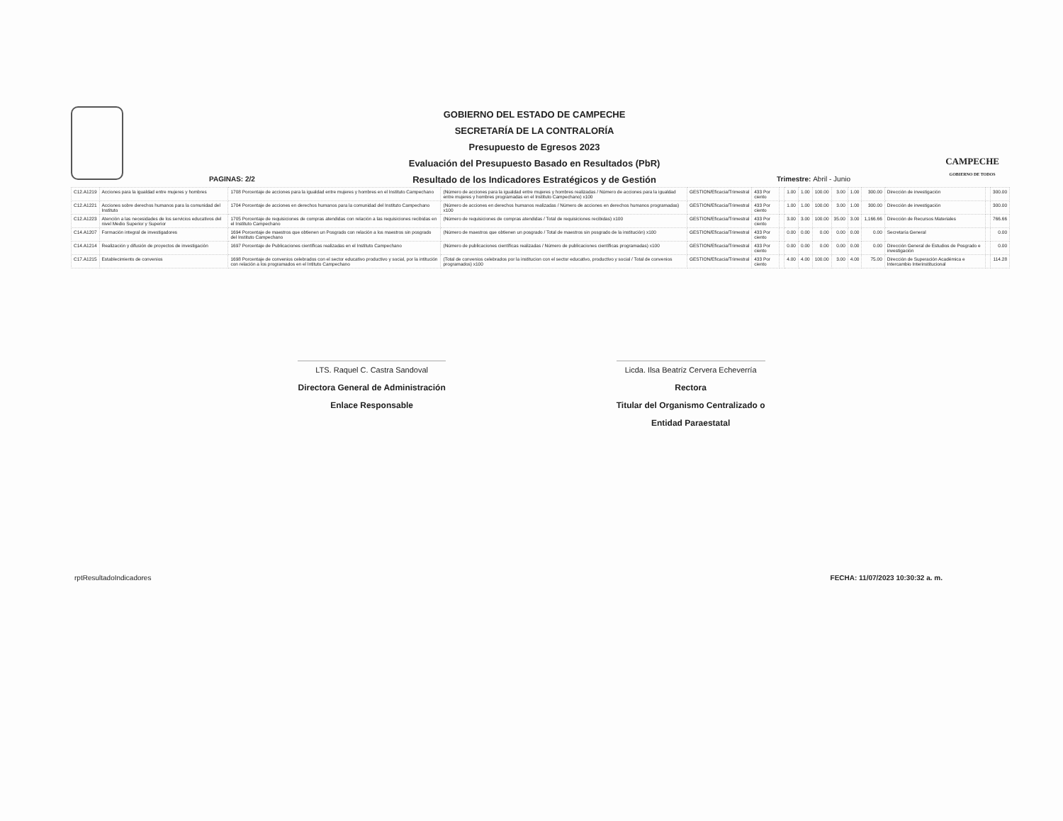GOBIERNO DEL ESTADO DE CAMPECHE
SECRETARÍA DE LA CONTRALORÍA
Presupuesto de Egresos 2023
Evaluación del Presupuesto Basado en Resultados (PbR)
Resultado de los Indicadores Estratégicos y de Gestión
CAMPECHE
GOBIERNO DE TODOS
PAGINAS: 2/2 Trimestre: Abril - Junio
| C12.A1219 | Acciones para la igualdad entre mujeres y hombres | 1708 Porcentaje de acciones para la igualdad entre mujeres y hombres en el Instituto Campechano | (Número de acciones para la igualdad entre mujeres y hombres realizadas / Número de acciones para la igualdad entre mujeres y hombres programadas en el Instituto Campechano) x100 | GESTION/Eficacia/Trimestral | 433 Por ciento | | 1.00 | 1.00 | 100.00 | 3.00 | 1.00 | 300.00 | Dirección de investigación | | 300.00 |
| C12.A1221 | Acciones sobre derechos humanos para la comunidad del Instituto | 1704 Porcentaje de acciones en derechos humanos para la comunidad del Instituto Campechano | (Número de acciones en derechos humanos realizadas / Número de acciones en derechos humanos programadas) x100 | GESTION/Eficacia/Trimestral | 433 Por ciento | | 1.00 | 1.00 | 100.00 | 3.00 | 1.00 | 300.00 | Dirección de investigación | | 300.00 |
| C12.A1223 | Atención a las necesidades de los servicios educativos del nivel Medio Superior y Superior | 1705 Porcentaje de requisiciones de compras atendidas con relación a las requisiciones recibidas en el Instituto Campechano | (Número de requisiciones de compras atendidas / Total de requisiciones recibidas) x100 | GESTION/Eficacia/Trimestral | 433 Por ciento | | 3.00 | 3.00 | 100.00 | 35.00 | 3.00 | 1,166.66 | Dirección de Recursos Materiales | | 766.66 |
| C14.A1207 | Formación integral de investigadores | 1694 Porcentaje de maestros que obtienen un Posgrado con relación a los maestros sin posgrado del Instituto Campechano | (Número de maestros que obtienen un posgrado / Total de maestros sin posgrado de la institución) x100 | GESTION/Eficacia/Trimestral | 433 Por ciento | | 0.00 | 0.00 | 0.00 | 0.00 | 0.00 | 0.00 | Secretaría General | | 0.00 |
| C14.A1214 | Realización y difusión de proyectos de investigación | 1697 Porcentaje de Publicaciones científicas realizadas en el Instituto Campechano | (Número de publicaciones científicas realizadas / Número de publicaciones científicas programadas) x100 | GESTION/Eficacia/Trimestral | 433 Por ciento | | 0.00 | 0.00 | 0.00 | 0.00 | 0.00 | 0.00 | Dirección General de Estudios de Posgrado e investigación | | 0.00 |
| C17.A1215 | Establecimiento de convenios | 1698 Porcentaje de convenios celebrados con el sector educativo productivo y social, por la intitución con relación a los programados en el Intituto Campechano | (Total de convenios celebrados por la institucion con el sector educativo, productivo y social / Total de convenios programados) x100 | GESTION/Eficacia/Trimestral | 433 Por ciento | | 4.00 | 4.00 | 100.00 | 3.00 | 4.00 | 75.00 | Dirección de Superación Académica e Intercambio Interinstitucional | | 114.28 |
LTS. Raquel C. Castra Sandoval
Directora General de Administración
Enlace Responsable
Licda. Ilsa Beatríz Cervera Echeverría
Rectora
Titular del Organismo Centralizado o
Entidad Paraestatal
rptResultadoIndicadores FECHA: 11/07/2023 10:30:32 a. m.